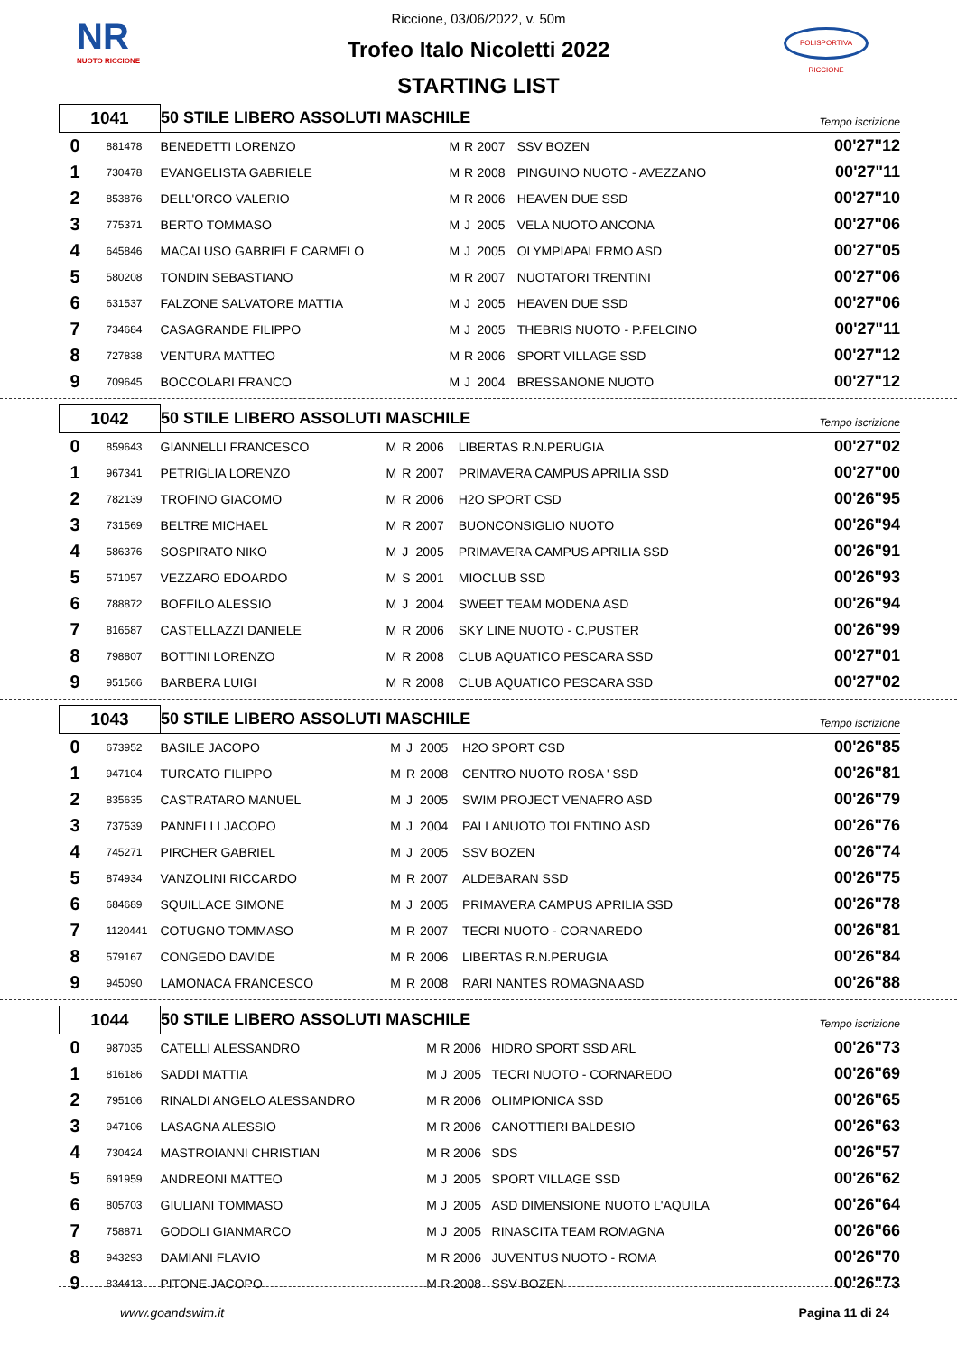NR
NUOTO RICCIONE
POLISPORTIVA RICCIONE
Riccione, 03/06/2022, v. 50m
Trofeo Italo Nicoletti 2022
STARTING LIST
| 1041 | | 50 STILE LIBERO ASSOLUTI MASCHILE | | | | | Tempo iscrizione |
| 0 | 881478 | BENEDETTI LORENZO | M | R | 2007 | SSV BOZEN | 00'27"12 |
| 1 | 730478 | EVANGELISTA GABRIELE | M | R | 2008 | PINGUINO NUOTO - AVEZZANO | 00'27"11 |
| 2 | 853876 | DELL'ORCO VALERIO | M | R | 2006 | HEAVEN DUE SSD | 00'27"10 |
| 3 | 775371 | BERTO TOMMASO | M | J | 2005 | VELA NUOTO ANCONA | 00'27"06 |
| 4 | 645846 | MACALUSO GABRIELE CARMELO | M | J | 2005 | OLYMPIAPALERMO ASD | 00'27"05 |
| 5 | 580208 | TONDIN SEBASTIANO | M | R | 2007 | NUOTATORI TRENTINI | 00'27"06 |
| 6 | 631537 | FALZONE SALVATORE MATTIA | M | J | 2005 | HEAVEN DUE SSD | 00'27"06 |
| 7 | 734684 | CASAGRANDE FILIPPO | M | J | 2005 | THEBRIS NUOTO - P.FELCINO | 00'27"11 |
| 8 | 727838 | VENTURA MATTEO | M | R | 2006 | SPORT VILLAGE SSD | 00'27"12 |
| 9 | 709645 | BOCCOLARI FRANCO | M | J | 2004 | BRESSANONE NUOTO | 00'27"12 |
| 1042 | | 50 STILE LIBERO ASSOLUTI MASCHILE | | | | | Tempo iscrizione |
| 0 | 859643 | GIANNELLI FRANCESCO | M | R | 2006 | LIBERTAS R.N.PERUGIA | 00'27"02 |
| 1 | 967341 | PETRIGLIA LORENZO | M | R | 2007 | PRIMAVERA CAMPUS APRILIA SSD | 00'27"00 |
| 2 | 782139 | TROFINO GIACOMO | M | R | 2006 | H2O SPORT CSD | 00'26"95 |
| 3 | 731569 | BELTRE MICHAEL | M | R | 2007 | BUONCONSIGLIO NUOTO | 00'26"94 |
| 4 | 586376 | SOSPIRATO NIKO | M | J | 2005 | PRIMAVERA CAMPUS APRILIA SSD | 00'26"91 |
| 5 | 571057 | VEZZARO EDOARDO | M | S | 2001 | MIOCLUB SSD | 00'26"93 |
| 6 | 788872 | BOFFILO ALESSIO | M | J | 2004 | SWEET TEAM MODENA ASD | 00'26"94 |
| 7 | 816587 | CASTELLAZZI DANIELE | M | R | 2006 | SKY LINE NUOTO - C.PUSTER | 00'26"99 |
| 8 | 798807 | BOTTINI LORENZO | M | R | 2008 | CLUB AQUATICO PESCARA SSD | 00'27"01 |
| 9 | 951566 | BARBERA LUIGI | M | R | 2008 | CLUB AQUATICO PESCARA SSD | 00'27"02 |
| 1043 | | 50 STILE LIBERO ASSOLUTI MASCHILE | | | | | Tempo iscrizione |
| 0 | 673952 | BASILE JACOPO | M | J | 2005 | H2O SPORT CSD | 00'26"85 |
| 1 | 947104 | TURCATO FILIPPO | M | R | 2008 | CENTRO NUOTO ROSA ' SSD | 00'26"81 |
| 2 | 835635 | CASTRATARO MANUEL | M | J | 2005 | SWIM PROJECT VENAFRO ASD | 00'26"79 |
| 3 | 737539 | PANNELLI JACOPO | M | J | 2004 | PALLANUOTO TOLENTINO ASD | 00'26"76 |
| 4 | 745271 | PIRCHER GABRIEL | M | J | 2005 | SSV BOZEN | 00'26"74 |
| 5 | 874934 | VANZOLINI RICCARDO | M | R | 2007 | ALDEBARAN SSD | 00'26"75 |
| 6 | 684689 | SQUILLACE SIMONE | M | J | 2005 | PRIMAVERA CAMPUS APRILIA SSD | 00'26"78 |
| 7 | 1120441 | COTUGNO TOMMASO | M | R | 2007 | TECRI NUOTO - CORNAREDO | 00'26"81 |
| 8 | 579167 | CONGEDO DAVIDE | M | R | 2006 | LIBERTAS R.N.PERUGIA | 00'26"84 |
| 9 | 945090 | LAMONACA FRANCESCO | M | R | 2008 | RARI NANTES ROMAGNA ASD | 00'26"88 |
| 1044 | | 50 STILE LIBERO ASSOLUTI MASCHILE | | | | | Tempo iscrizione |
| 0 | 987035 | CATELLI ALESSANDRO | M | R | 2006 | HIDRO SPORT SSD ARL | 00'26"73 |
| 1 | 816186 | SADDI MATTIA | M | J | 2005 | TECRI NUOTO - CORNAREDO | 00'26"69 |
| 2 | 795106 | RINALDI ANGELO ALESSANDRO | M | R | 2006 | OLIMPIONICA SSD | 00'26"65 |
| 3 | 947106 | LASAGNA ALESSIO | M | R | 2006 | CANOTTIERI BALDESIO | 00'26"63 |
| 4 | 730424 | MASTROIANNI CHRISTIAN | M | R | 2006 | SDS | 00'26"57 |
| 5 | 691959 | ANDREONI MATTEO | M | J | 2005 | SPORT VILLAGE SSD | 00'26"62 |
| 6 | 805703 | GIULIANI TOMMASO | M | J | 2005 | ASD DIMENSIONE NUOTO L'AQUILA | 00'26"64 |
| 7 | 758871 | GODOLI GIANMARCO | M | J | 2005 | RINASCITA TEAM ROMAGNA | 00'26"66 |
| 8 | 943293 | DAMIANI FLAVIO | M | R | 2006 | JUVENTUS NUOTO - ROMA | 00'26"70 |
| 9 | 834413 | PITONE JACOPO | M | R | 2008 | SSV BOZEN | 00'26"73 |
www.goandswim.it Pagina 11 di 24